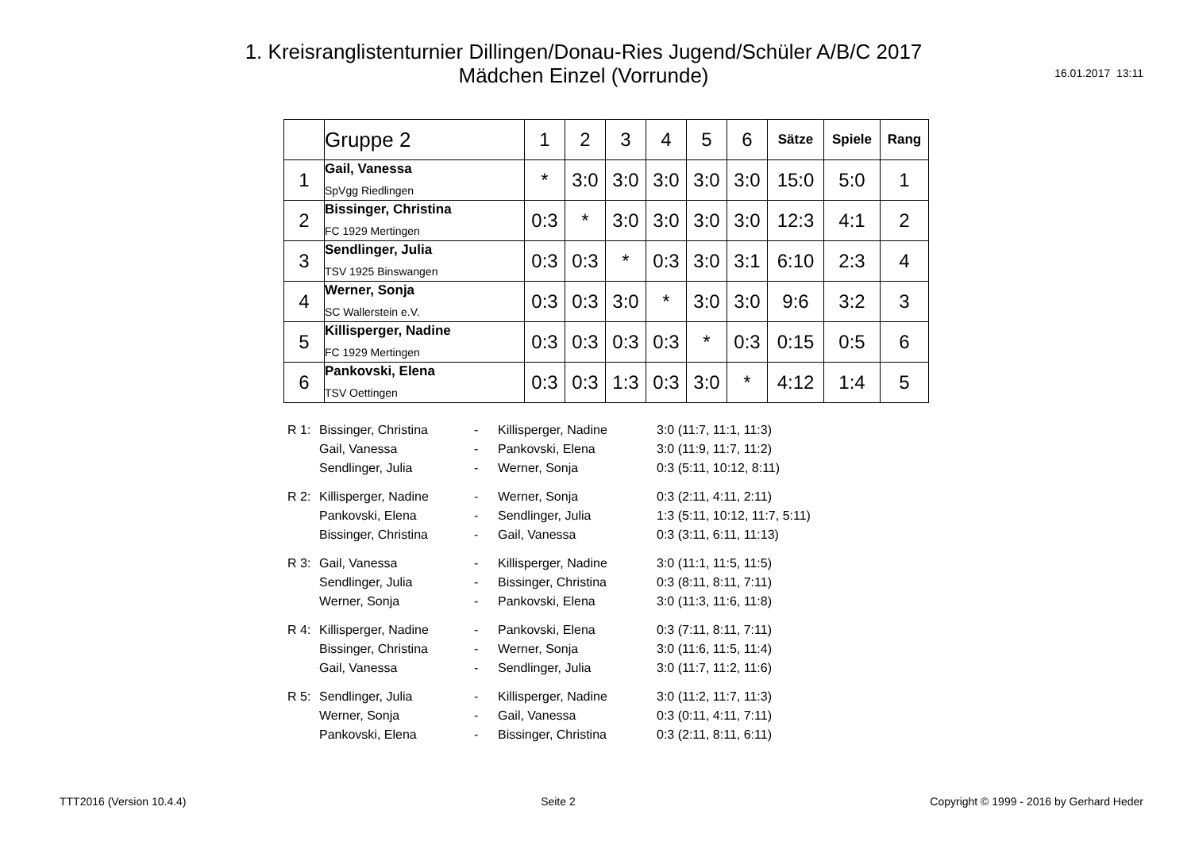1. Kreisranglistenturnier Dillingen/Donau-Ries Jugend/Schüler A/B/C 2017
Mädchen Einzel (Vorrunde)
16.01.2017 13:11
| | Gruppe 2 | 1 | 2 | 3 | 4 | 5 | 6 | Sätze | Spiele | Rang |
| --- | --- | --- | --- | --- | --- | --- | --- | --- | --- | --- |
| 1 | Gail, Vanessa SpVgg Riedlingen | * | 3:0 | 3:0 | 3:0 | 3:0 | 3:0 | 15:0 | 5:0 | 1 |
| 2 | Bissinger, Christina FC 1929 Mertingen | 0:3 | * | 3:0 | 3:0 | 3:0 | 3:0 | 12:3 | 4:1 | 2 |
| 3 | Sendlinger, Julia TSV 1925 Binswangen | 0:3 | 0:3 | * | 0:3 | 3:0 | 3:1 | 6:10 | 2:3 | 4 |
| 4 | Werner, Sonja SC Wallerstein e.V. | 0:3 | 0:3 | 3:0 | * | 3:0 | 3:0 | 9:6 | 3:2 | 3 |
| 5 | Killisperger, Nadine FC 1929 Mertingen | 0:3 | 0:3 | 0:3 | 0:3 | * | 0:3 | 0:15 | 0:5 | 6 |
| 6 | Pankovski, Elena TSV Oettingen | 0:3 | 0:3 | 1:3 | 0:3 | 3:0 | * | 4:12 | 1:4 | 5 |
| R 1: | Bissinger, Christina | - | Killisperger, Nadine | 3:0 (11:7, 11:1, 11:3) |
| | Gail, Vanessa | - | Pankovski, Elena | 3:0 (11:9, 11:7, 11:2) |
| | Sendlinger, Julia | - | Werner, Sonja | 0:3 (5:11, 10:12, 8:11) |
| R 2: | Killisperger, Nadine | - | Werner, Sonja | 0:3 (2:11, 4:11, 2:11) |
| | Pankovski, Elena | - | Sendlinger, Julia | 1:3 (5:11, 10:12, 11:7, 5:11) |
| | Bissinger, Christina | - | Gail, Vanessa | 0:3 (3:11, 6:11, 11:13) |
| R 3: | Gail, Vanessa | - | Killisperger, Nadine | 3:0 (11:1, 11:5, 11:5) |
| | Sendlinger, Julia | - | Bissinger, Christina | 0:3 (8:11, 8:11, 7:11) |
| | Werner, Sonja | - | Pankovski, Elena | 3:0 (11:3, 11:6, 11:8) |
| R 4: | Killisperger, Nadine | - | Pankovski, Elena | 0:3 (7:11, 8:11, 7:11) |
| | Bissinger, Christina | - | Werner, Sonja | 3:0 (11:6, 11:5, 11:4) |
| | Gail, Vanessa | - | Sendlinger, Julia | 3:0 (11:7, 11:2, 11:6) |
| R 5: | Sendlinger, Julia | - | Killisperger, Nadine | 3:0 (11:2, 11:7, 11:3) |
| | Werner, Sonja | - | Gail, Vanessa | 0:3 (0:11, 4:11, 7:11) |
| | Pankovski, Elena | - | Bissinger, Christina | 0:3 (2:11, 8:11, 6:11) |
TTT2016 (Version 10.4.4) Seite 2 Copyright © 1999 - 2016 by Gerhard Heder